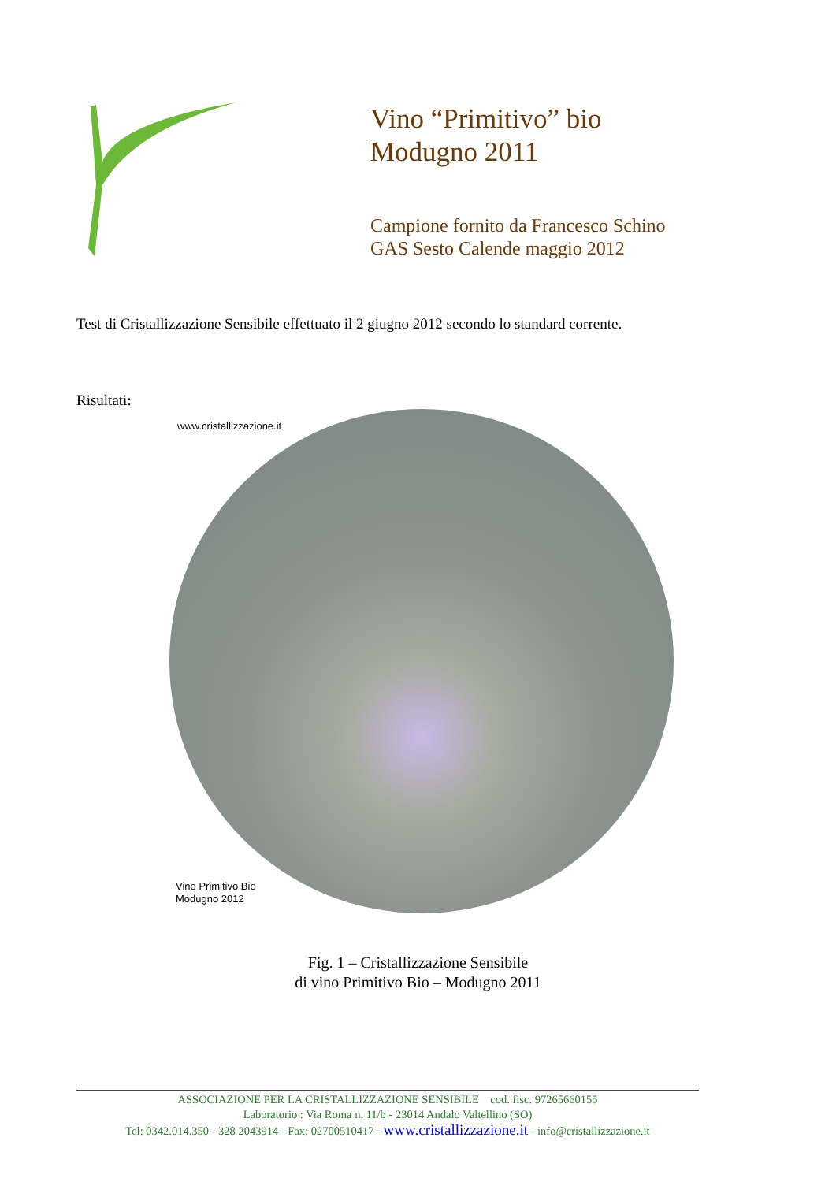Vino “Primitivo” bio
Modugno 2011
Campione fornito da Francesco Schino
GAS Sesto Calende maggio 2012
Test di Cristallizzazione Sensibile effettuato il 2 giugno 2012 secondo lo standard corrente.
Risultati:
www.cristallizzazione.it
Vino Primitivo Bio
Modugno 2012
Fig. 1 – Cristallizzazione Sensibile
di vino Primitivo Bio – Modugno 2011
ASSOCIAZIONE PER LA CRISTALLIZZAZIONE SENSIBILE cod. fisc. 97265660155
Laboratorio : Via Roma n. 11/b - 23014 Andalo Valtellino (SO)
Tel: 0342.014.350 - 328 2043914 - Fax: 02700510417 - www.cristallizzazione.it - info@cristallizzazione.it